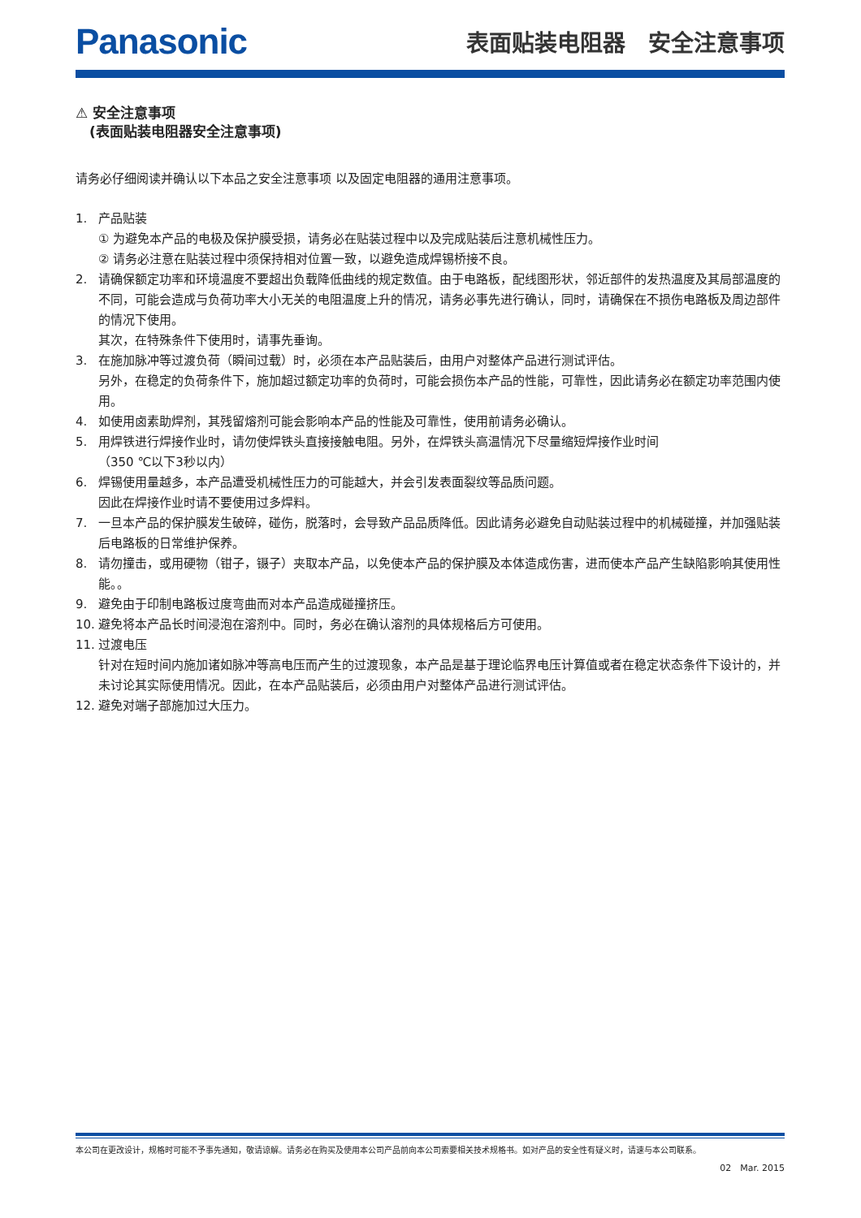Panasonic
表面贴装电阻器　安全注意事项
⚠ 安全注意事项
　(表面贴装电阻器安全注意事项)
请务必仔细阅读并确认以下本品之安全注意事项 以及固定电阻器的通用注意事项。
1. 产品贴装
① 为避免本产品的电极及保护膜受损，请务必在贴装过程中以及完成贴装后注意机械性压力。
② 请务必注意在贴装过程中须保持相对位置一致，以避免造成焊锡桥接不良。
2. 请确保额定功率和环境温度不要超出负载降低曲线的规定数值。由于电路板，配线图形状，邻近部件的发热温度及其局部温度的不同，可能会造成与负荷功率大小无关的电阻温度上升的情况，请务必事先进行确认，同时，请确保在不损伤电路板及周边部件的情况下使用。
其次，在特殊条件下使用时，请事先垂询。
3. 在施加脉冲等过渡负荷（瞬间过载）时，必须在本产品贴装后，由用户对整体产品进行测试评估。
另外，在稳定的负荷条件下，施加超过额定功率的负荷时，可能会损伤本产品的性能，可靠性，因此请务必在额定功率范围内使用。
4. 如使用卤素助焊剂，其残留熔剂可能会影响本产品的性能及可靠性，使用前请务必确认。
5. 用焊铁进行焊接作业时，请勿使焊铁头直接接触电阻。另外，在焊铁头高温情况下尽量缩短焊接作业时间
（350 ℃以下3秒以内）
6. 焊锡使用量越多，本产品遭受机械性压力的可能越大，并会引发表面裂纹等品质问题。
因此在焊接作业时请不要使用过多焊料。
7. 一旦本产品的保护膜发生破碎，碰伤，脱落时，会导致产品品质降低。因此请务必避免自动贴装过程中的机械碰撞，并加强贴装后电路板的日常维护保养。
8. 请勿撞击，或用硬物（钳子，镊子）夹取本产品，以免使本产品的保护膜及本体造成伤害，进而使本产品产生缺陷影响其使用性能。。
9. 避免由于印制电路板过度弯曲而对本产品造成碰撞挤压。
10. 避免将本产品长时间浸泡在溶剂中。同时，务必在确认溶剂的具体规格后方可使用。
11. 过渡电压
针对在短时间内施加诸如脉冲等高电压而产生的过渡现象，本产品是基于理论临界电压计算值或者在稳定状态条件下设计的，并未讨论其实际使用情况。因此，在本产品贴装后，必须由用户对整体产品进行测试评估。
12. 避免对端子部施加过大压力。
本公司在更改设计，规格时可能不予事先通知，敬请谅解。请务必在购买及使用本公司产品前向本公司索要相关技术规格书。如对产品的安全性有疑义时，请速与本公司联系。
02　Mar. 2015